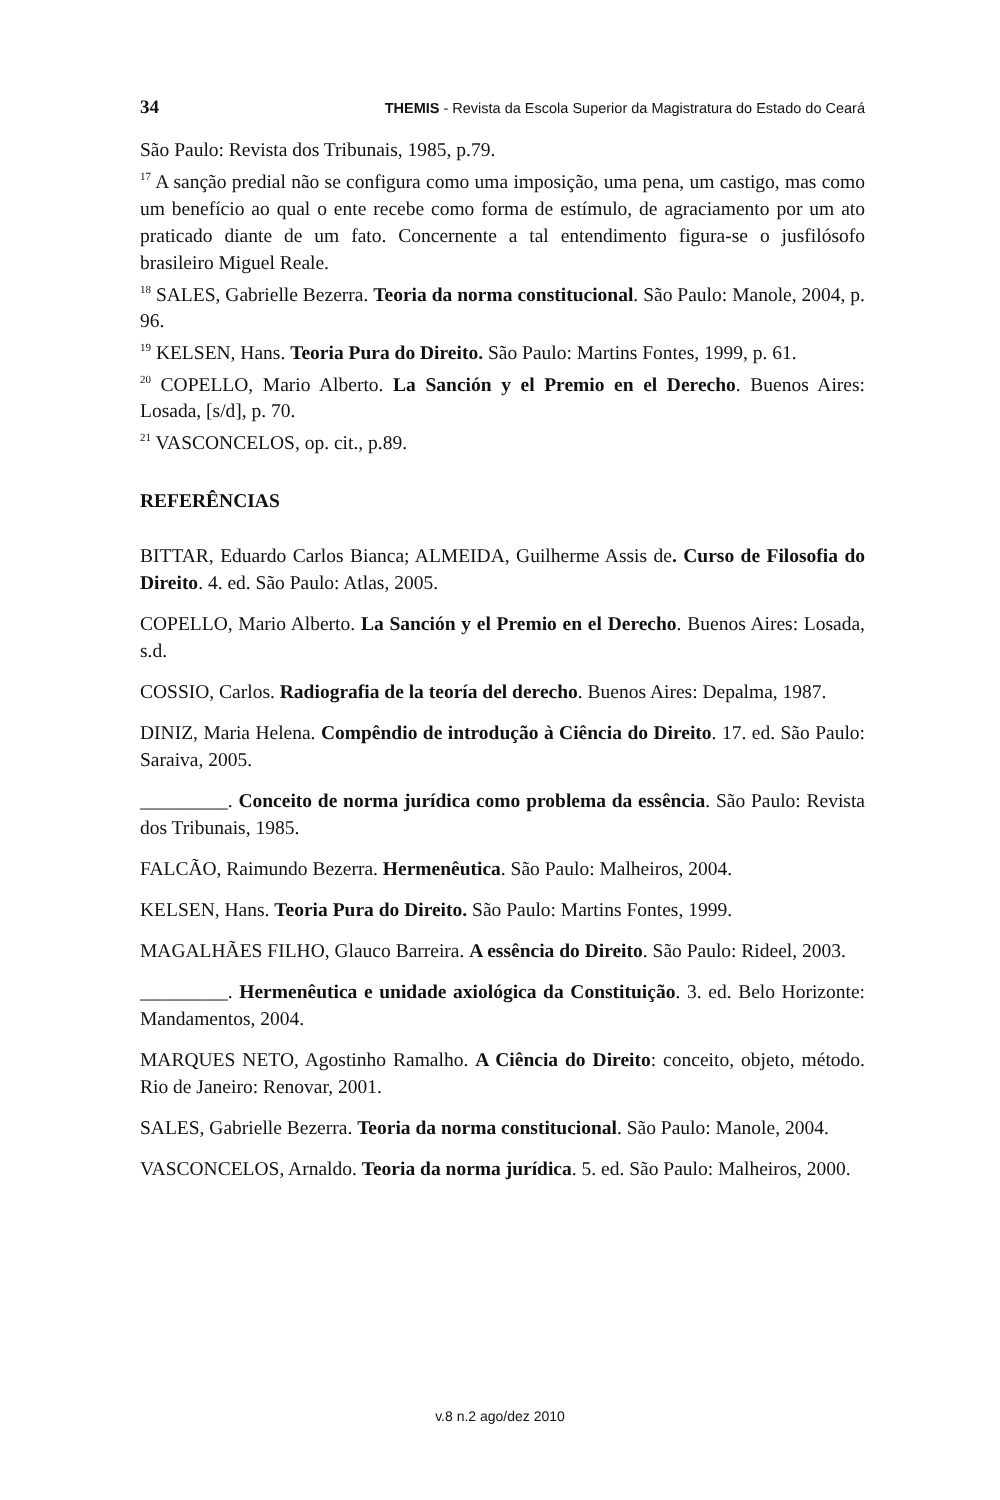34 THEMIS - Revista da Escola Superior da Magistratura do Estado do Ceará
São Paulo: Revista dos Tribunais, 1985, p.79.
<sup>17</sup> A sanção predial não se configura como uma imposição, uma pena, um castigo, mas como um benefício ao qual o ente recebe como forma de estímulo, de agraciamento por um ato praticado diante de um fato. Concernente a tal entendimento figura-se o jusfilósofo brasileiro Miguel Reale.
<sup>18</sup> SALES, Gabrielle Bezerra. Teoria da norma constitucional. São Paulo: Manole, 2004, p. 96.
<sup>19</sup> KELSEN, Hans. Teoria Pura do Direito. São Paulo: Martins Fontes, 1999, p. 61.
<sup>20</sup> COPELLO, Mario Alberto. La Sanción y el Premio en el Derecho. Buenos Aires: Losada, [s/d], p. 70.
<sup>21</sup> VASCONCELOS, op. cit., p.89.
REFERÊNCIAS
BITTAR, Eduardo Carlos Bianca; ALMEIDA, Guilherme Assis de. Curso de Filosofia do Direito. 4. ed. São Paulo: Atlas, 2005.
COPELLO, Mario Alberto. La Sanción y el Premio en el Derecho. Buenos Aires: Losada, s.d.
COSSIO, Carlos. Radiografia de la teoría del derecho. Buenos Aires: Depalma, 1987.
DINIZ, Maria Helena. Compêndio de introdução à Ciência do Direito. 17. ed. São Paulo: Saraiva, 2005.
_________. Conceito de norma jurídica como problema da essência. São Paulo: Revista dos Tribunais, 1985.
FALCÃO, Raimundo Bezerra. Hermenêutica. São Paulo: Malheiros, 2004.
KELSEN, Hans. Teoria Pura do Direito. São Paulo: Martins Fontes, 1999.
MAGALHÃES FILHO, Glauco Barreira. A essência do Direito. São Paulo: Rideel, 2003.
_________. Hermenêutica e unidade axiológica da Constituição. 3. ed. Belo Horizonte: Mandamentos, 2004.
MARQUES NETO, Agostinho Ramalho. A Ciência do Direito: conceito, objeto, método. Rio de Janeiro: Renovar, 2001.
SALES, Gabrielle Bezerra. Teoria da norma constitucional. São Paulo: Manole, 2004.
VASCONCELOS, Arnaldo. Teoria da norma jurídica. 5. ed. São Paulo: Malheiros, 2000.
v.8 n.2 ago/dez 2010